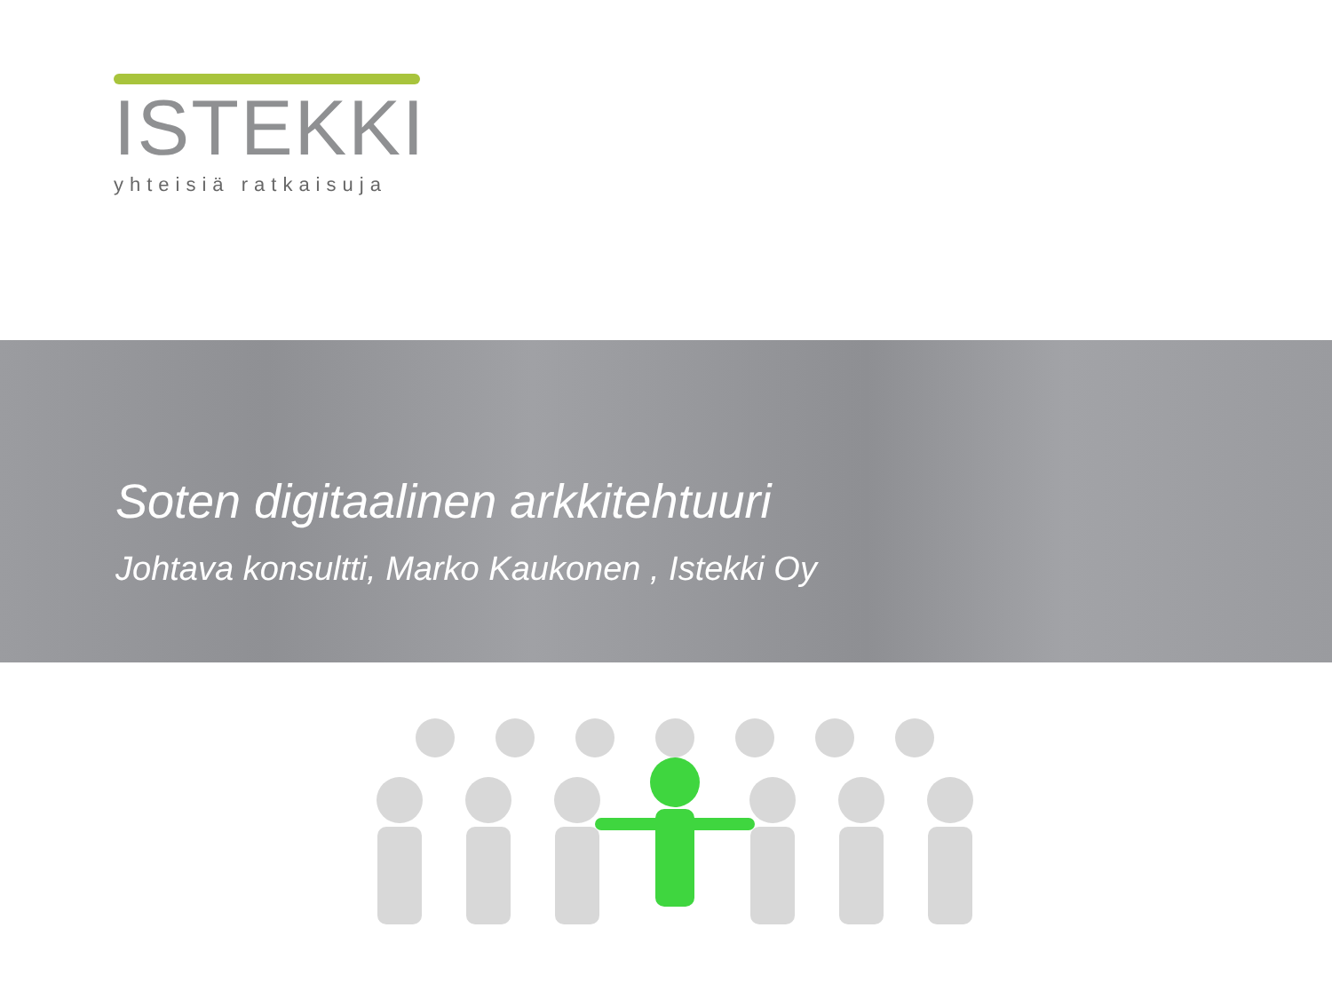ISTEKKI
yhteisiä ratkaisuja
Soten digitaalinen arkkitehtuuri
Johtava konsultti, Marko Kaukonen , Istekki Oy